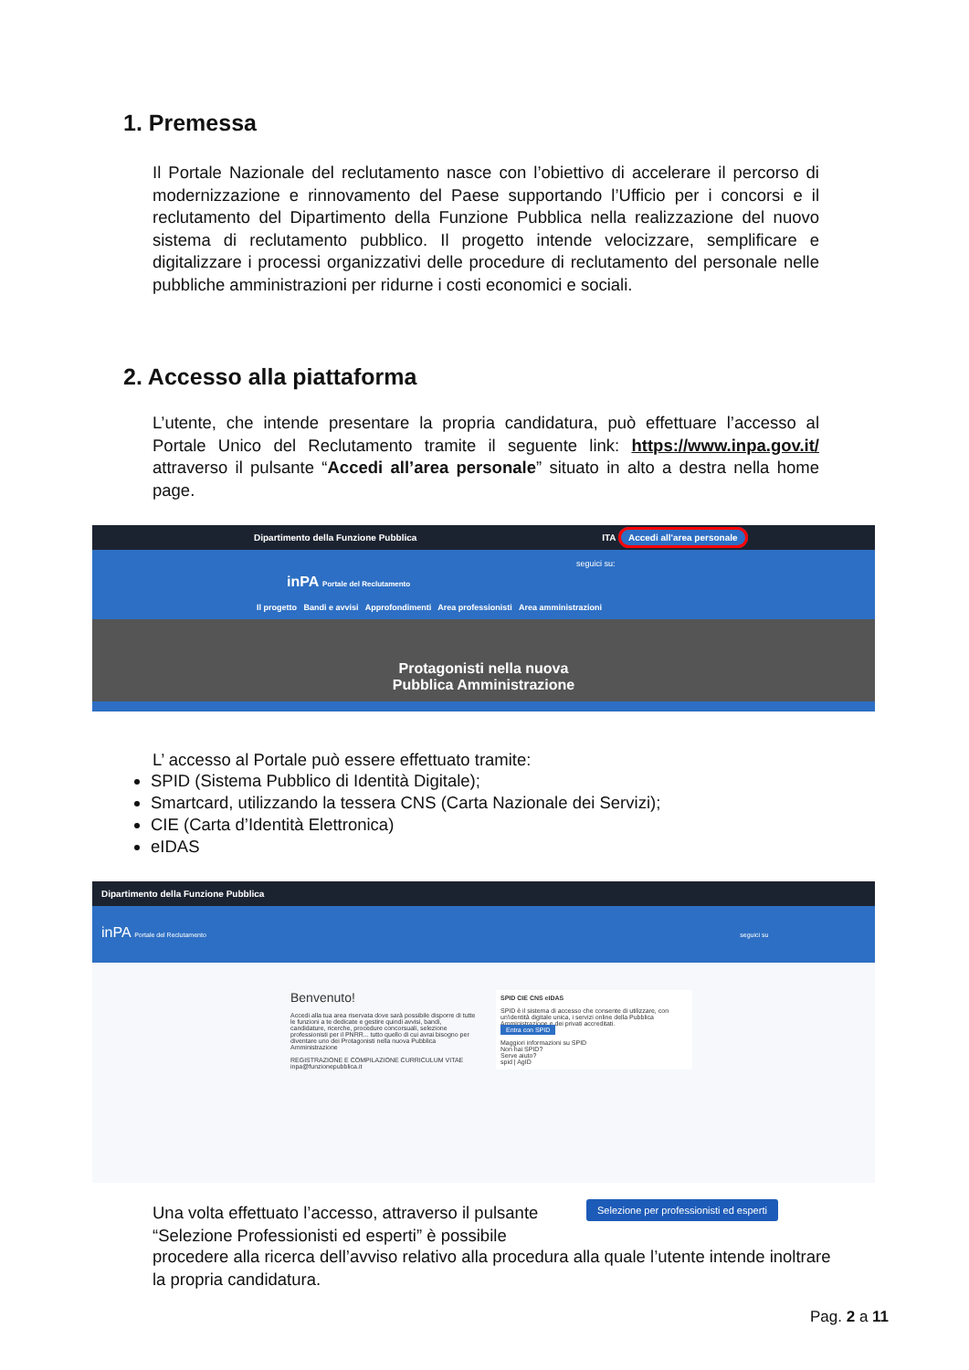1. Premessa
Il Portale Nazionale del reclutamento nasce con l’obiettivo di accelerare il percorso di modernizzazione e rinnovamento del Paese supportando l’Ufficio per i concorsi e il reclutamento del Dipartimento della Funzione Pubblica nella realizzazione del nuovo sistema di reclutamento pubblico. Il progetto intende velocizzare, semplificare e digitalizzare i processi organizzativi delle procedure di reclutamento del personale nelle pubbliche amministrazioni per ridurne i costi economici e sociali.
2. Accesso alla piattaforma
L’utente, che intende presentare la propria candidatura, può effettuare l’accesso al Portale Unico del Reclutamento tramite il seguente link: https://www.inpa.gov.it/ attraverso il pulsante “Accedi all’area personale” situato in alto a destra nella home page.
Dipartimento della Funzione Pubblica ITA Accedi all'area personale
seguici su:
inPA Portale del Reclutamento
Il progetto Bandi e avvisi Approfondimenti Area professionisti Area amministrazioni
Protagonisti nella nuova
Pubblica Amministrazione
L’ accesso al Portale può essere effettuato tramite:
SPID (Sistema Pubblico di Identità Digitale);
Smartcard, utilizzando la tessera CNS (Carta Nazionale dei Servizi);
CIE (Carta d’Identità Elettronica)
eIDAS
Dipartimento della Funzione Pubblica
inPA Portale del Reclutamento seguici su
Benvenuto!
Accedi alla tua area riservata dove sarà possibile disporre di tutte le funzioni a te dedicate e gestire quindi avvisi, bandi, candidature, ricerche, procedure concorsuali, selezione professionisti per il PNRR... tutto quello di cui avrai bisogno per diventare uno dei Protagonisti nella nuova Pubblica Amministrazione
REGISTRAZIONE E COMPILAZIONE CURRICULUM VITAE
inpa@funzionepubblica.it
SPID CIE CNS eIDAS
SPID è il sistema di accesso che consente di utilizzare, con un'identità digitale unica, i servizi online della Pubblica Amministrazione e dei privati accreditati.
Entra con SPID
Maggiori informazioni su SPID
Non hai SPID?
Serve aiuto?
spid | AgID
Una volta effettuato l’accesso, attraverso il pulsante “Selezione Professionisti ed esperti” è possibile
Selezione per professionisti ed esperti
procedere alla ricerca dell’avviso relativo alla procedura alla quale l’utente intende inoltrare la propria candidatura.
Pag. 2 a 11